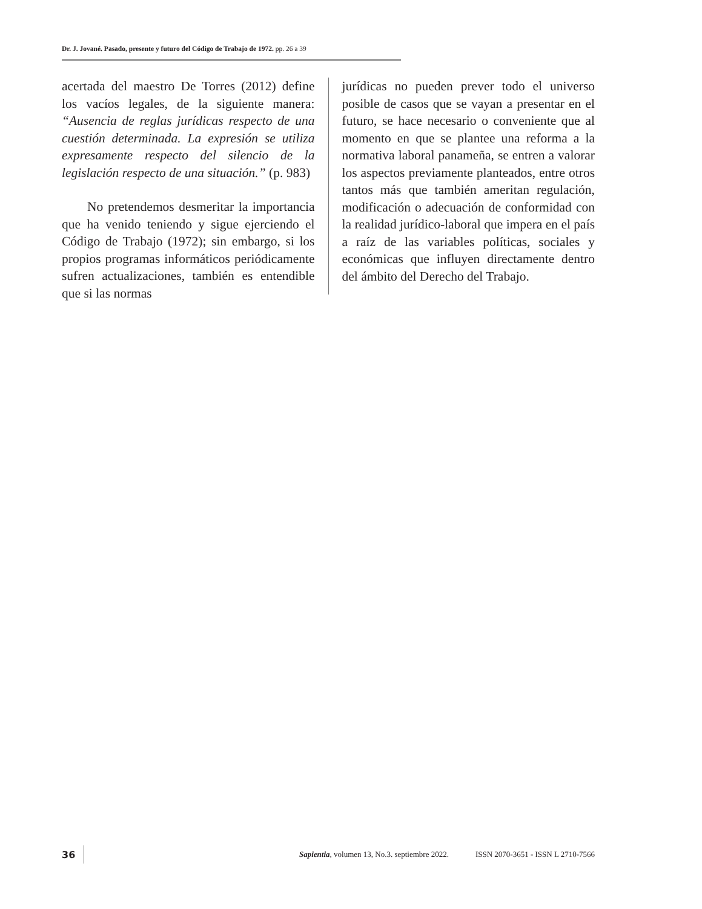Dr. J. Jované. Pasado, presente y futuro del Código de Trabajo de 1972. pp. 26 a 39
acertada del maestro De Torres (2012) define los vacíos legales, de la siguiente manera: “Ausencia de reglas jurídicas respecto de una cuestión determinada. La expresión se utiliza expresamente respecto del silencio de la legislación respecto de una situación.” (p. 983)
No pretendemos desmeritar la importancia que ha venido teniendo y sigue ejerciendo el Código de Trabajo (1972); sin embargo, si los propios programas informáticos periódicamente sufren actualizaciones, también es entendible que si las normas
jurídicas no pueden prever todo el universo posible de casos que se vayan a presentar en el futuro, se hace necesario o conveniente que al momento en que se plantee una reforma a la normativa laboral panameña, se entren a valorar los aspectos previamente planteados, entre otros tantos más que también ameritan regulación, modificación o adecuación de conformidad con la realidad jurídico-laboral que impera en el país a raíz de las variables políticas, sociales y económicas que influyen directamente dentro del ámbito del Derecho del Trabajo.
36 Sapientia, volumen 13, No.3. septiembre 2022. ISSN 2070-3651 - ISSN L 2710-7566